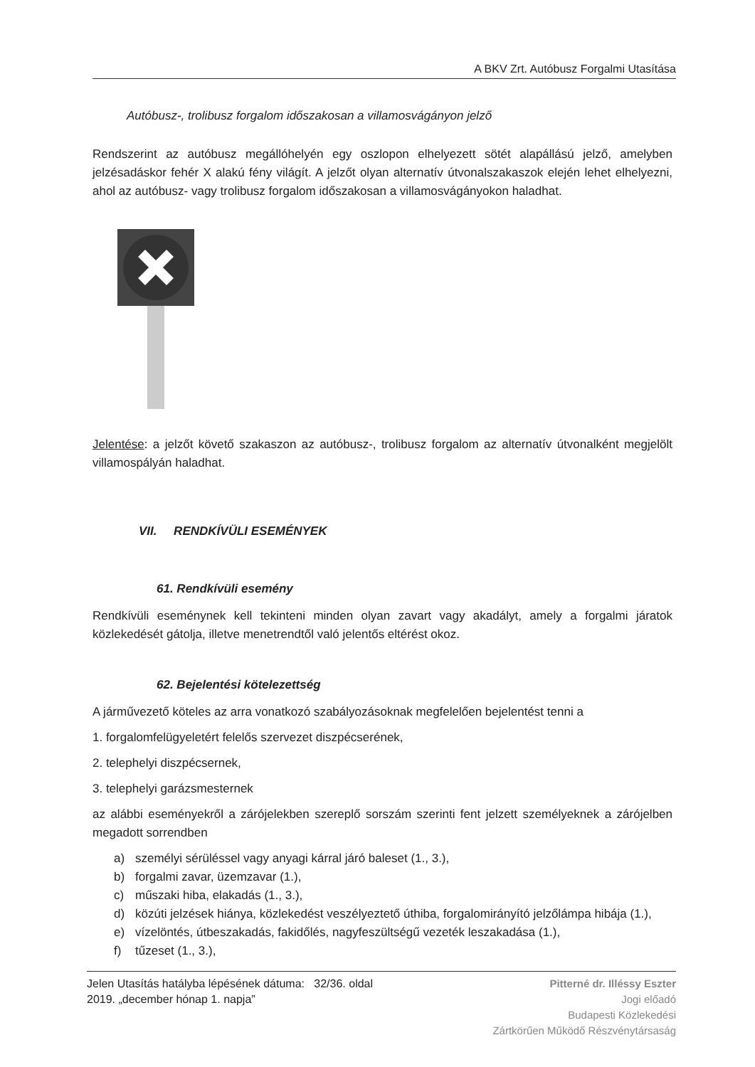A BKV Zrt. Autóbusz Forgalmi Utasítása
Autóbusz-, trolibusz forgalom időszakosan a villamosvágányon jelző
Rendszerint az autóbusz megállóhelyén egy oszlopon elhelyezett sötét alapállású jelző, amelyben jelzésadáskor fehér X alakú fény világít. A jelzőt olyan alternatív útvonalszakaszok elején lehet elhelyezni, ahol az autóbusz- vagy trolibusz forgalom időszakosan a villamosvágányokon haladhat.
Jelentése: a jelzőt követő szakaszon az autóbusz-, trolibusz forgalom az alternatív útvonalként megjelölt villamospályán haladhat.
VII. RENDKÍVÜLI ESEMÉNYEK
61. Rendkívüli esemény
Rendkívüli eseménynek kell tekinteni minden olyan zavart vagy akadályt, amely a forgalmi járatok közlekedését gátolja, illetve menetrendtől való jelentős eltérést okoz.
62. Bejelentési kötelezettség
A járművezető köteles az arra vonatkozó szabályozásoknak megfelelően bejelentést tenni a
1. forgalomfelügyeletért felelős szervezet diszpécserének,
2. telephelyi diszpécsernek,
3. telephelyi garázsmesternek
az alábbi eseményekről a zárójelekben szereplő sorszám szerinti fent jelzett személyeknek a zárójelben megadott sorrendben
a) személyi sérüléssel vagy anyagi kárral járó baleset (1., 3.),
b) forgalmi zavar, üzemzavar (1.),
c) műszaki hiba, elakadás (1., 3.),
d) közúti jelzések hiánya, közlekedést veszélyeztető úthiba, forgalomirányító jelzőlámpa hibája (1.),
e) vízelöntés, útbeszakadás, fakidőlés, nagyfeszültségű vezeték leszakadása (1.),
f) tűzeset (1., 3.),
Jelen Utasítás hatályba lépésének dátuma: 32/36. oldal
2019. „december hónap 1. napja”
Pitterné dr. Illéssy Eszter
Jogi előadó
Budapesti Közlekedési
Zártkörűen Működő Részvénytársaság